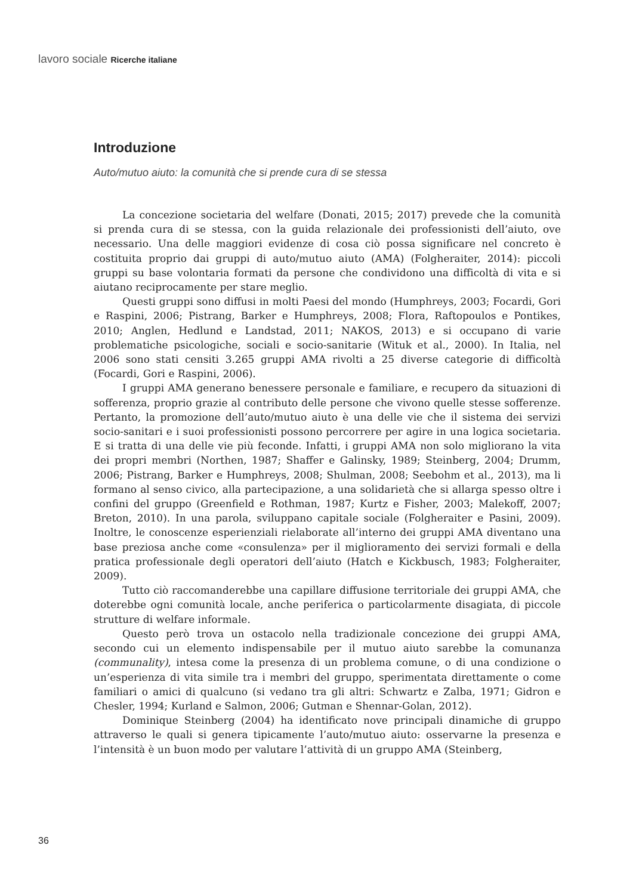lavoro sociale Ricerche italiane
Introduzione
Auto/mutuo aiuto: la comunità che si prende cura di se stessa
La concezione societaria del welfare (Donati, 2015; 2017) prevede che la comunità si prenda cura di se stessa, con la guida relazionale dei professionisti dell’aiuto, ove necessario. Una delle maggiori evidenze di cosa ciò possa significare nel concreto è costituita proprio dai gruppi di auto/mutuo aiuto (AMA) (Folgheraiter, 2014): piccoli gruppi su base volontaria formati da persone che condividono una difficoltà di vita e si aiutano reciprocamente per stare meglio.
Questi gruppi sono diffusi in molti Paesi del mondo (Humphreys, 2003; Focardi, Gori e Raspini, 2006; Pistrang, Barker e Humphreys, 2008; Flora, Raftopoulos e Pontikes, 2010; Anglen, Hedlund e Landstad, 2011; NAKOS, 2013) e si occupano di varie problematiche psicologiche, sociali e socio-sanitarie (Wituk et al., 2000). In Italia, nel 2006 sono stati censiti 3.265 gruppi AMA rivolti a 25 diverse categorie di difficoltà (Focardi, Gori e Raspini, 2006).
I gruppi AMA generano benessere personale e familiare, e recupero da situazioni di sofferenza, proprio grazie al contributo delle persone che vivono quelle stesse sofferenze. Pertanto, la promozione dell’auto/mutuo aiuto è una delle vie che il sistema dei servizi socio-sanitari e i suoi professionisti possono percorrere per agire in una logica societaria. E si tratta di una delle vie più feconde. Infatti, i gruppi AMA non solo migliorano la vita dei propri membri (Northen, 1987; Shaffer e Galinsky, 1989; Steinberg, 2004; Drumm, 2006; Pistrang, Barker e Humphreys, 2008; Shulman, 2008; Seebohm et al., 2013), ma li formano al senso civico, alla partecipazione, a una solidarietà che si allarga spesso oltre i confini del gruppo (Greenfield e Rothman, 1987; Kurtz e Fisher, 2003; Malekoff, 2007; Breton, 2010). In una parola, sviluppano capitale sociale (Folgheraiter e Pasini, 2009). Inoltre, le conoscenze esperienziali rielaborate all’interno dei gruppi AMA diventano una base preziosa anche come «consulenza» per il miglioramento dei servizi formali e della pratica professionale degli operatori dell’aiuto (Hatch e Kickbusch, 1983; Folgheraiter, 2009).
Tutto ciò raccomanderebbe una capillare diffusione territoriale dei gruppi AMA, che doterebbe ogni comunità locale, anche periferica o particolarmente disagiata, di piccole strutture di welfare informale.
Questo però trova un ostacolo nella tradizionale concezione dei gruppi AMA, secondo cui un elemento indispensabile per il mutuo aiuto sarebbe la comunanza (communality), intesa come la presenza di un problema comune, o di una condizione o un’esperienza di vita simile tra i membri del gruppo, sperimentata direttamente o come familiari o amici di qualcuno (si vedano tra gli altri: Schwartz e Zalba, 1971; Gidron e Chesler, 1994; Kurland e Salmon, 2006; Gutman e Shennar-Golan, 2012).
Dominique Steinberg (2004) ha identificato nove principali dinamiche di gruppo attraverso le quali si genera tipicamente l’auto/mutuo aiuto: osservarne la presenza e l’intensità è un buon modo per valutare l’attività di un gruppo AMA (Steinberg,
36